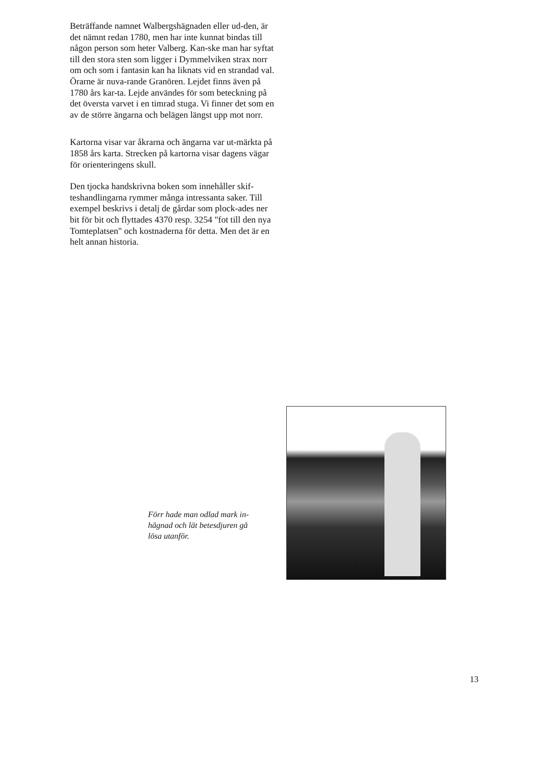Beträffande namnet Walbergshägnaden eller ud-den, är det nämnt redan 1780, men har inte kunnat bindas till någon person som heter Valberg. Kan-ske man har syftat till den stora sten som ligger i Dymmelviken strax norr om och som i fantasin kan ha liknats vid en strandad val. Örarne är nuva-rande Granören. Lejdet finns även på 1780 års kar-ta. Lejde användes för som beteckning på det översta varvet i en timrad stuga. Vi finner det som en av de större ängarna och belägen längst upp mot norr.
Kartorna visar var åkrarna och ängarna var ut-märkta på 1858 års karta. Strecken på kartorna visar dagens vägar för orienteringens skull.
Den tjocka handskrivna boken som innehåller skif-teshandlingarna rymmer många intressanta saker. Till exempel beskrivs i detalj de gårdar som plock-ades ner bit för bit och flyttades 4370 resp. 3254 "fot till den nya Tomteplatsen" och kostnaderna för detta. Men det är en helt annan historia.
Förr hade man odlad mark in-hägnad och lät betesdjuren gå lösa utanför.
13